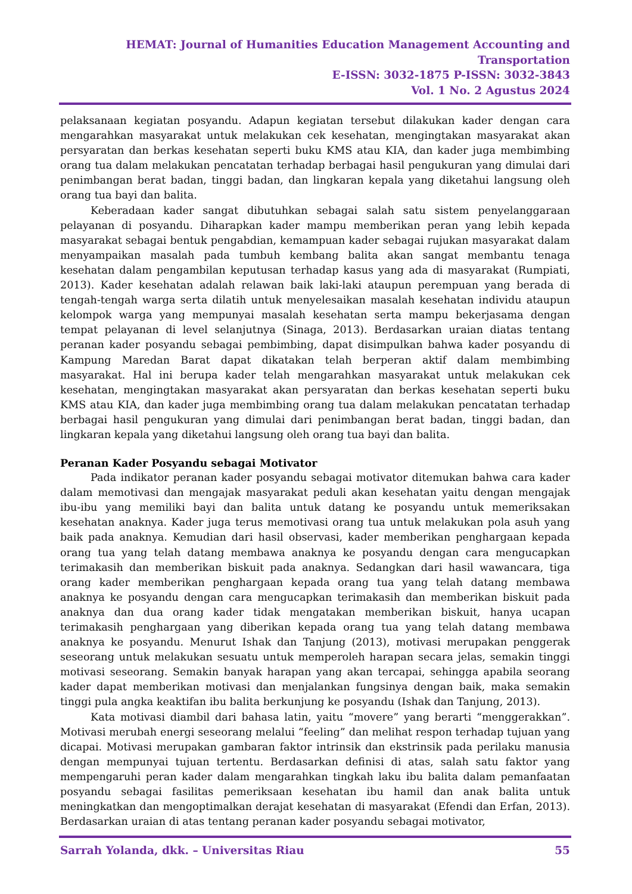HEMAT: Journal of Humanities Education Management Accounting and Transportation
E-ISSN: 3032-1875 P-ISSN: 3032-3843
Vol. 1 No. 2 Agustus 2024
pelaksanaan kegiatan posyandu. Adapun kegiatan tersebut dilakukan kader dengan cara mengarahkan masyarakat untuk melakukan cek kesehatan, mengingtakan masyarakat akan persyaratan dan berkas kesehatan seperti buku KMS atau KIA, dan kader juga membimbing orang tua dalam melakukan pencatatan terhadap berbagai hasil pengukuran yang dimulai dari penimbangan berat badan, tinggi badan, dan lingkaran kepala yang diketahui langsung oleh orang tua bayi dan balita.
Keberadaan kader sangat dibutuhkan sebagai salah satu sistem penyelanggaraan pelayanan di posyandu. Diharapkan kader mampu memberikan peran yang lebih kepada masyarakat sebagai bentuk pengabdian, kemampuan kader sebagai rujukan masyarakat dalam menyampaikan masalah pada tumbuh kembang balita akan sangat membantu tenaga kesehatan dalam pengambilan keputusan terhadap kasus yang ada di masyarakat (Rumpiati, 2013). Kader kesehatan adalah relawan baik laki-laki ataupun perempuan yang berada di tengah-tengah warga serta dilatih untuk menyelesaikan masalah kesehatan individu ataupun kelompok warga yang mempunyai masalah kesehatan serta mampu bekerjasama dengan tempat pelayanan di level selanjutnya (Sinaga, 2013). Berdasarkan uraian diatas tentang peranan kader posyandu sebagai pembimbing, dapat disimpulkan bahwa kader posyandu di Kampung Maredan Barat dapat dikatakan telah berperan aktif dalam membimbing masyarakat. Hal ini berupa kader telah mengarahkan masyarakat untuk melakukan cek kesehatan, mengingtakan masyarakat akan persyaratan dan berkas kesehatan seperti buku KMS atau KIA, dan kader juga membimbing orang tua dalam melakukan pencatatan terhadap berbagai hasil pengukuran yang dimulai dari penimbangan berat badan, tinggi badan, dan lingkaran kepala yang diketahui langsung oleh orang tua bayi dan balita.
Peranan Kader Posyandu sebagai Motivator
Pada indikator peranan kader posyandu sebagai motivator ditemukan bahwa cara kader dalam memotivasi dan mengajak masyarakat peduli akan kesehatan yaitu dengan mengajak ibu-ibu yang memiliki bayi dan balita untuk datang ke posyandu untuk memeriksakan kesehatan anaknya. Kader juga terus memotivasi orang tua untuk melakukan pola asuh yang baik pada anaknya. Kemudian dari hasil observasi, kader memberikan penghargaan kepada orang tua yang telah datang membawa anaknya ke posyandu dengan cara mengucapkan terimakasih dan memberikan biskuit pada anaknya. Sedangkan dari hasil wawancara, tiga orang kader memberikan penghargaan kepada orang tua yang telah datang membawa anaknya ke posyandu dengan cara mengucapkan terimakasih dan memberikan biskuit pada anaknya dan dua orang kader tidak mengatakan memberikan biskuit, hanya ucapan terimakasih penghargaan yang diberikan kepada orang tua yang telah datang membawa anaknya ke posyandu. Menurut Ishak dan Tanjung (2013), motivasi merupakan penggerak seseorang untuk melakukan sesuatu untuk memperoleh harapan secara jelas, semakin tinggi motivasi seseorang. Semakin banyak harapan yang akan tercapai, sehingga apabila seorang kader dapat memberikan motivasi dan menjalankan fungsinya dengan baik, maka semakin tinggi pula angka keaktifan ibu balita berkunjung ke posyandu (Ishak dan Tanjung, 2013).
Kata motivasi diambil dari bahasa latin, yaitu “movere” yang berarti “menggerakkan”. Motivasi merubah energi seseorang melalui “feeling” dan melihat respon terhadap tujuan yang dicapai. Motivasi merupakan gambaran faktor intrinsik dan ekstrinsik pada perilaku manusia dengan mempunyai tujuan tertentu. Berdasarkan definisi di atas, salah satu faktor yang mempengaruhi peran kader dalam mengarahkan tingkah laku ibu balita dalam pemanfaatan posyandu sebagai fasilitas pemeriksaan kesehatan ibu hamil dan anak balita untuk meningkatkan dan mengoptimalkan derajat kesehatan di masyarakat (Efendi dan Erfan, 2013). Berdasarkan uraian di atas tentang peranan kader posyandu sebagai motivator,
Sarrah Yolanda, dkk. – Universitas Riau 55